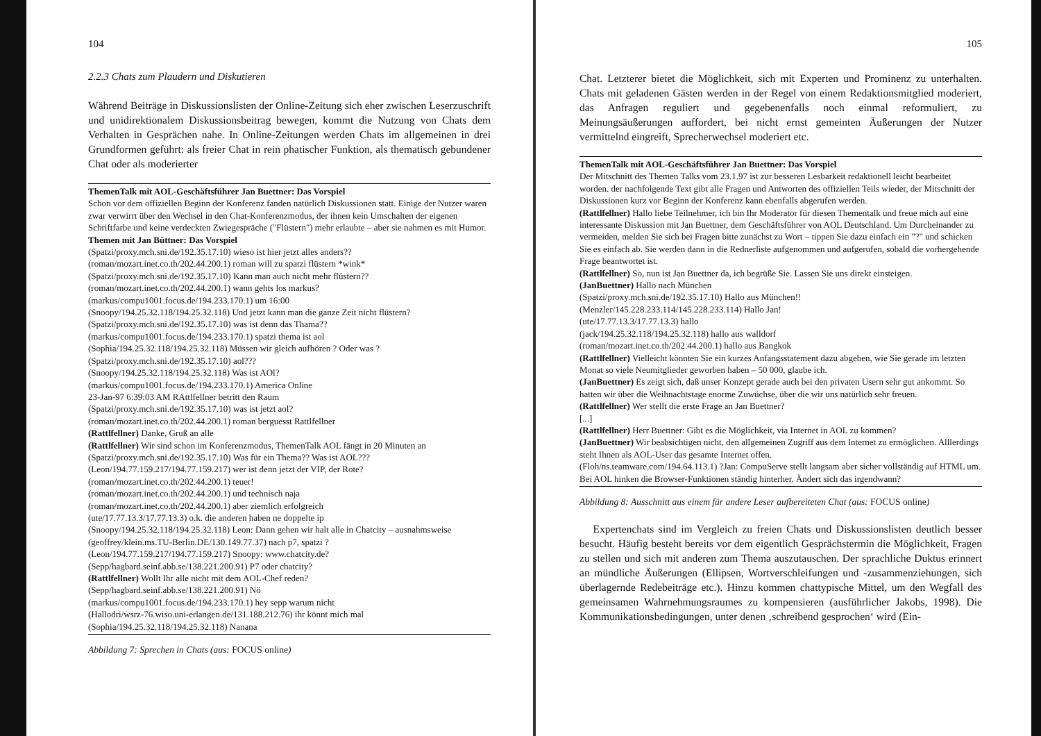104
2.2.3 Chats zum Plaudern und Diskutieren
Während Beiträge in Diskussionslisten der Online-Zeitung sich eher zwischen Leserzuschrift und unidirektionalem Diskussionsbeitrag bewegen, kommt die Nutzung von Chats dem Verhalten in Gesprächen nahe. In Online-Zeitungen werden Chats im allgemeinen in drei Grundformen geführt: als freier Chat in rein phatischer Funktion, als thematisch gebundener Chat oder als moderierter
ThemenTalk mit AOL-Geschäftsführer Jan Buettner: Das Vorspiel
Schon vor dem offiziellen Beginn der Konferenz fanden natürlich Diskussionen statt. Einige der Nutzer waren zwar verwirrt über den Wechsel in den Chat-Konferenzmodus, der ihnen kein Umschalten der eigenen Schriftfarbe und keine verdeckten Zwiegespräche ("Flüstern") mehr erlaubte – aber sie nahmen es mit Humor.
Themen mit Jan Büttner: Das Vorspiel
(Spatzi/proxy.mch.sni.de/192.35.17.10) wieso ist hier jetzt alles anders??
(roman/mozart.inet.co.th/202.44.200.1) roman will zu spatzi flüstern *wink*
(Spatzi/proxy.mch.sni.de/192.35.17.10) Kann man auch nicht mehr flüstern??
(roman/mozart.inet.co.th/202.44.200.1) wann gehts los markus?
(markus/compu1001.focus.de/194.233.170.1) um 16:00
(Snoopy/194.25.32.118/194.25.32.118) Und jetzt kann man die ganze Zeit nicht flüstern?
(Spatzi/proxy.mch.sni.de/192.35.17.10) was ist denn das Thama??
(markus/compu1001.focus.de/194.233.170.1) spatzi thema ist aol
(Sophia/194.25.32.118/194.25.32.118) Müssen wir gleich aufhören ? Oder was ?
(Spatzi/proxy.mch.sni.de/192.35.17.10) aol???
(Snoopy/194.25.32.118/194.25.32.118) Was ist AOl?
(markus/compu1001.focus.de/194.233.170.1) America Online
23-Jan-97 6:39:03 AM RAttlfellner betritt den Raum
(Spatzi/proxy.mch.sni.de/192.35.17.10) was ist jetzt aol?
(roman/mozart.inet.co.th/202.44.200.1) roman berguesst Rattlfellner
(Rattlfellner) Danke, Gruß an alle
(Rattlfellner) Wir sind schon im Konferenzmodus, ThemenTalk AOL fängt in 20 Minuten an
(Spatzi/proxy.mch.sni.de/192.35.17.10) Was für ein Thema?? Was ist AOL???
(Leon/194.77.159.217/194.77.159.217) wer ist denn jetzt der VIP, der Rote?
(roman/mozart.inet.co.th/202.44.200.1) teuer!
(roman/mozart.inet.co.th/202.44.200.1) und technisch naja
(roman/mozart.inet.co.th/202.44.200.1) aber ziemlich erfolgreich
(ute/17.77.13.3/17.77.13.3) o.k. die anderen haben ne doppelte ip
(Snoopy/194.25.32.118/194.25.32.118) Leon: Dann gehen wir halt alle in Chatcity – ausnahmsweise
(geoffrey/klein.ms.TU-Berlin.DE/130.149.77.37) nach p7, spatzi ?
(Leon/194.77.159.217/194.77.159.217) Snoopy: www.chatcity.de?
(Sepp/hagbard.seinf.abb.se/138.221.200.91) P7 oder chatcity?
(Rattlfellner) Wollt Ihr alle nicht mit dem AOL-Chef reden?
(Sepp/hagbard.seinf.abb.se/138.221.200.91) Nö
(markus/compu1001.focus.de/194.233.170.1) hey sepp warum nicht
(Hallodri/wsrz-76.wiso.uni-erlangen.de/131.188.212.76) ihr könnt mich mal
(Sophia/194.25.32.118/194.25.32.118) Nanana
Abbildung 7: Sprechen in Chats (aus: FOCUS online)
105
Chat. Letzterer bietet die Möglichkeit, sich mit Experten und Prominenz zu unterhalten. Chats mit geladenen Gästen werden in der Regel von einem Redaktionsmitglied moderiert, das Anfragen reguliert und gegebenenfalls noch einmal reformuliert, zu Meinungsäußerungen auffordert, bei nicht ernst gemeinten Äußerungen der Nutzer vermittelnd eingreift, Sprecherwechsel moderiert etc.
ThemenTalk mit AOL-Geschäftsführer Jan Buettner: Das Vorspiel
Der Mitschnitt des Themen Talks vom 23.1.97 ist zur besseren Lesbarkeit redaktionell leicht bearbeitet worden. der nachfolgende Text gibt alle Fragen und Antworten des offiziellen Teils wieder, der Mitschnitt der Diskussionen kurz vor Beginn der Konferenz kann ebenfalls abgerufen werden.
(Rattlfellner) Hallo liebe Teilnehmer, ich bin Ihr Moderator für diesen Thementalk und freue mich auf eine interessante Diskussion mit Jan Buettner, dem Geschäftsführer von AOL Deutschland. Um Durcheinander zu vermeiden, melden Sie sich bei Fragen bitte zunächst zu Wort – tippen Sie dazu einfach ein "?" und schicken Sie es einfach ab. Sie werden dann in die Rednerliste aufgenommen und aufgerufen, sobald die vorhergehende Frage beantwortet ist.
(Rattlfellner) So, nun ist Jan Buettner da, ich begrüße Sie. Lassen Sie uns direkt einsteigen.
(JanBuettner) Hallo nach München
(Spatzi/proxy.mch.sni.de/192.35.17.10) Hallo aus München!!
(Menzler/145.228.233.114/145.228.233.114) Hallo Jan!
(ute/17.77.13.3/17.77.13.3) hallo
(jack/194.25.32.118/194.25.32.118) hallo aus walldorf
(roman/mozart.inet.co.th/202.44.200.1) hallo aus Bangkok
(Rattlfellner) Vielleicht könnten Sie ein kurzes Anfangsstatement dazu abgeben, wie Sie gerade im letzten Monat so viele Neumitglieder geworben haben – 50 000, glaube ich.
(JanBuettner) Es zeigt sich, daß unser Konzept gerade auch bei den privaten Usern sehr gut ankommt. So hatten wir über die Weihnachtstage enorme Zuwüchse, über die wir uns natürlich sehr freuen.
(Rattlfellner) Wer stellt die erste Frage an Jan Buettner?
[...]
(Rattlfellner) Herr Buettner: Gibt es die Möglichkeit, via Internet in AOL zu kommen?
(JanBuettner) Wir beabsichtigen nicht, den allgemeinen Zugriff aus dem Internet zu ermöglichen. Alllerdings steht Ihnen als AOL-User das gesamte Internet offen.
(Floh/ns.teamware.com/194.64.113.1) ?Jan: CompuServe stellt langsam aber sicher vollständig auf HTML um. Bei AOL hinken die Browser-Funktionen ständig hinterher. Ändert sich das irgendwann?
Abbildung 8: Ausschnitt aus einem für andere Leser aufbereiteten Chat (aus: FOCUS online)
Expertenchats sind im Vergleich zu freien Chats und Diskussionslisten deutlich besser besucht. Häufig besteht bereits vor dem eigentlich Gesprächstermin die Möglichkeit, Fragen zu stellen und sich mit anderen zum Thema auszutauschen. Der sprachliche Duktus erinnert an mündliche Äußerungen (Ellipsen, Wortverschleifungen und -zusammenziehungen, sich überlagernde Redebeiträge etc.). Hinzu kommen chattypische Mittel, um den Wegfall des gemeinsamen Wahrnehmungsraumes zu kompensieren (ausführlicher Jakobs, 1998). Die Kommunikationsbedingungen, unter denen ‚schreibend gesprochen‘ wird (Ein-